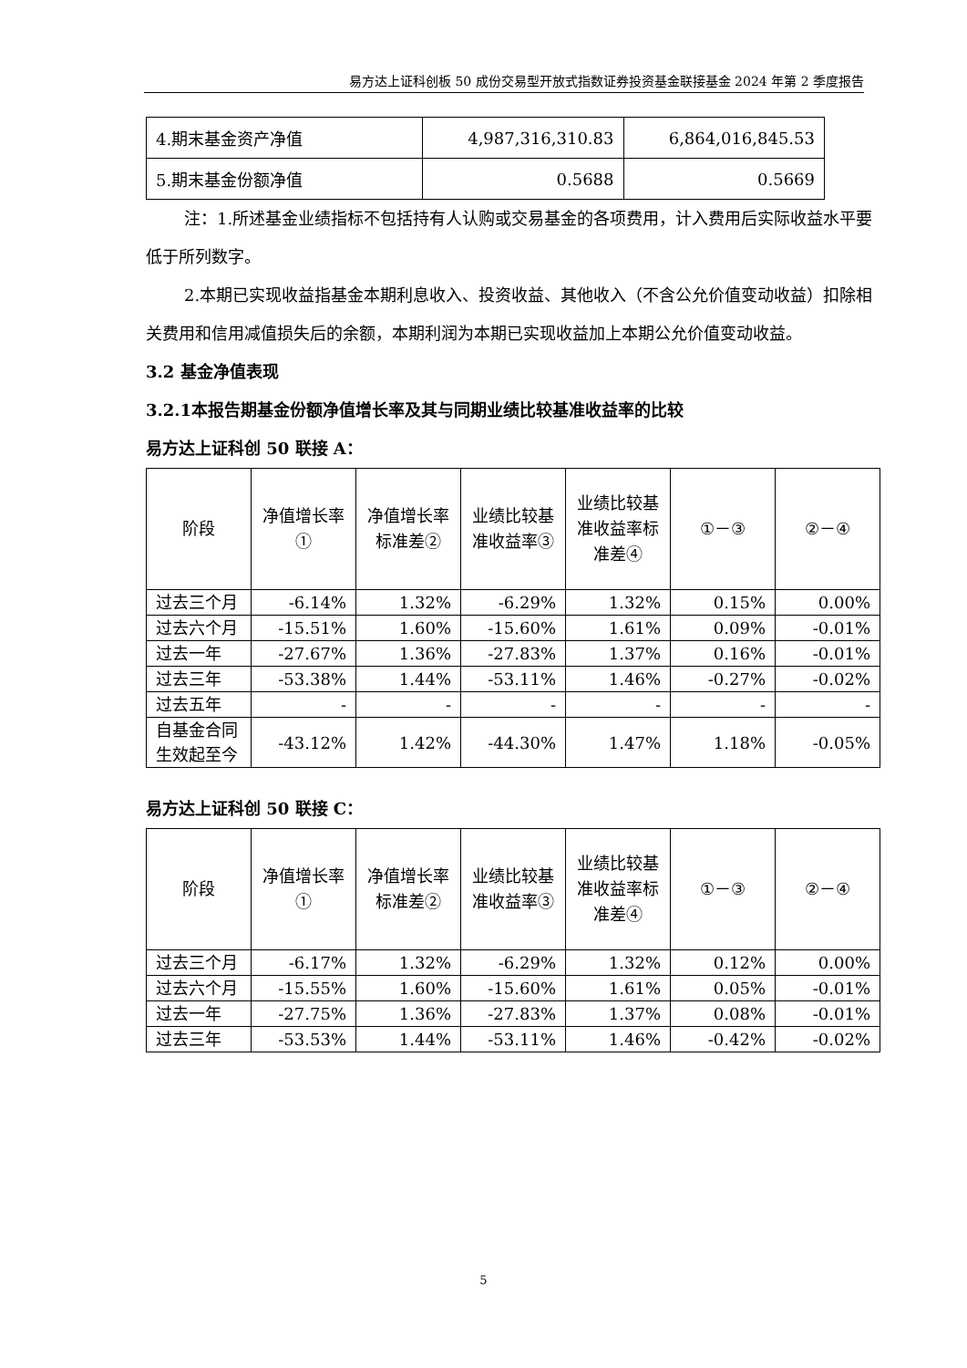易方达上证科创板 50 成份交易型开放式指数证券投资基金联接基金 2024 年第 2 季度报告
| 4.期末基金资产净值 | 4,987,316,310.83 | 6,864,016,845.53 |
| 5.期末基金份额净值 | 0.5688 | 0.5669 |
注：1.所述基金业绩指标不包括持有人认购或交易基金的各项费用，计入费用后实际收益水平要低于所列数字。
2.本期已实现收益指基金本期利息收入、投资收益、其他收入（不含公允价值变动收益）扣除相关费用和信用减值损失后的余额，本期利润为本期已实现收益加上本期公允价值变动收益。
3.2 基金净值表现
3.2.1本报告期基金份额净值增长率及其与同期业绩比较基准收益率的比较
易方达上证科创 50 联接 A：
| 阶段 | 净值增长率① | 净值增长率标准差② | 业绩比较基准收益率③ | 业绩比较基准收益率标准差④ | ①－③ | ②－④ |
| --- | --- | --- | --- | --- | --- | --- |
| 过去三个月 | -6.14% | 1.32% | -6.29% | 1.32% | 0.15% | 0.00% |
| 过去六个月 | -15.51% | 1.60% | -15.60% | 1.61% | 0.09% | -0.01% |
| 过去一年 | -27.67% | 1.36% | -27.83% | 1.37% | 0.16% | -0.01% |
| 过去三年 | -53.38% | 1.44% | -53.11% | 1.46% | -0.27% | -0.02% |
| 过去五年 | - | - | - | - | - | - |
| 自基金合同生效起至今 | -43.12% | 1.42% | -44.30% | 1.47% | 1.18% | -0.05% |
易方达上证科创 50 联接 C：
| 阶段 | 净值增长率① | 净值增长率标准差② | 业绩比较基准收益率③ | 业绩比较基准收益率标准差④ | ①－③ | ②－④ |
| --- | --- | --- | --- | --- | --- | --- |
| 过去三个月 | -6.17% | 1.32% | -6.29% | 1.32% | 0.12% | 0.00% |
| 过去六个月 | -15.55% | 1.60% | -15.60% | 1.61% | 0.05% | -0.01% |
| 过去一年 | -27.75% | 1.36% | -27.83% | 1.37% | 0.08% | -0.01% |
| 过去三年 | -53.53% | 1.44% | -53.11% | 1.46% | -0.42% | -0.02% |
5